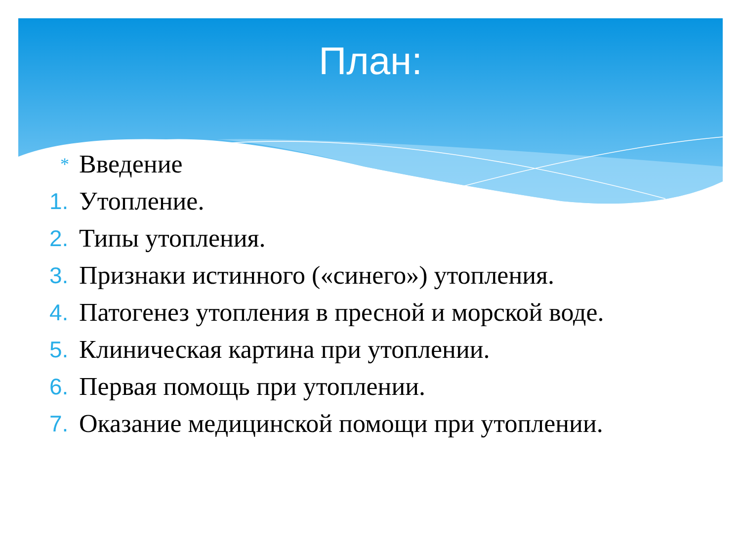План:
* Введение
1. Утопление.
2. Типы утопления.
3. Признаки истинного («синего») утопления.
4. Патогенез утопления в пресной и морской воде.
5. Клиническая картина при утоплении.
6. Первая помощь при утоплении.
7. Оказание медицинской помощи при утоплении.